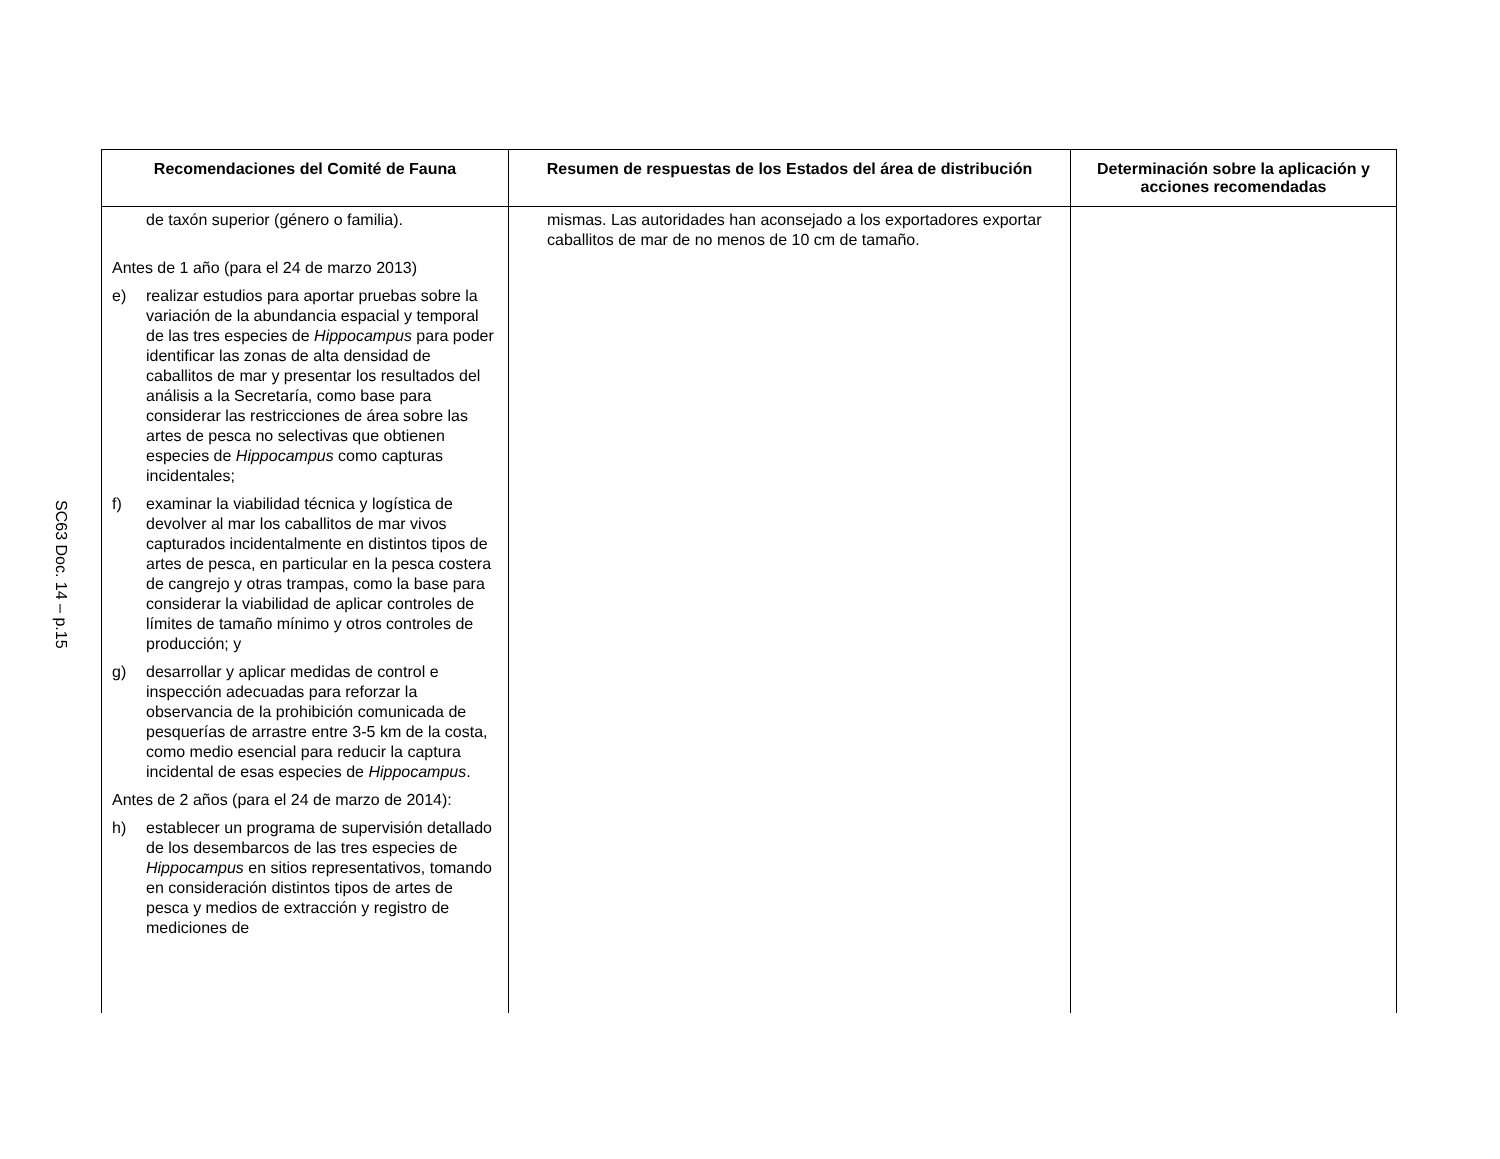SC63 Doc. 14 – p.15
| Recomendaciones del Comité de Fauna | Resumen de respuestas de los Estados del área de distribución | Determinación sobre la aplicación y acciones recomendadas |
| --- | --- | --- |
| de taxón superior (género o familia). Antes de 1 año (para el 24 de marzo 2013) e) realizar estudios para aportar pruebas sobre la variación de la abundancia espacial y temporal de las tres especies de Hippocampus para poder identificar las zonas de alta densidad de caballitos de mar y presentar los resultados del análisis a la Secretaría, como base para considerar las restricciones de área sobre las artes de pesca no selectivas que obtienen especies de Hippocampus como capturas incidentales; f) examinar la viabilidad técnica y logística de devolver al mar los caballitos de mar vivos capturados incidentalmente en distintos tipos de artes de pesca, en particular en la pesca costera de cangrejo y otras trampas, como la base para considerar la viabilidad de aplicar controles de límites de tamaño mínimo y otros controles de producción; y g) desarrollar y aplicar medidas de control e inspección adecuadas para reforzar la observancia de la prohibición comunicada de pesquerías de arrastre entre 3-5 km de la costa, como medio esencial para reducir la captura incidental de esas especies de Hippocampus . Antes de 2 años (para el 24 de marzo de 2014): h) establecer un programa de supervisión detallado de los desembarcos de las tres especies de Hippocampus en sitios representativos, tomando en consideración distintos tipos de artes de pesca y medios de extracción y registro de mediciones de | mismas. Las autoridades han aconsejado a los exportadores exportar caballitos de mar de no menos de 10 cm de tamaño. | |